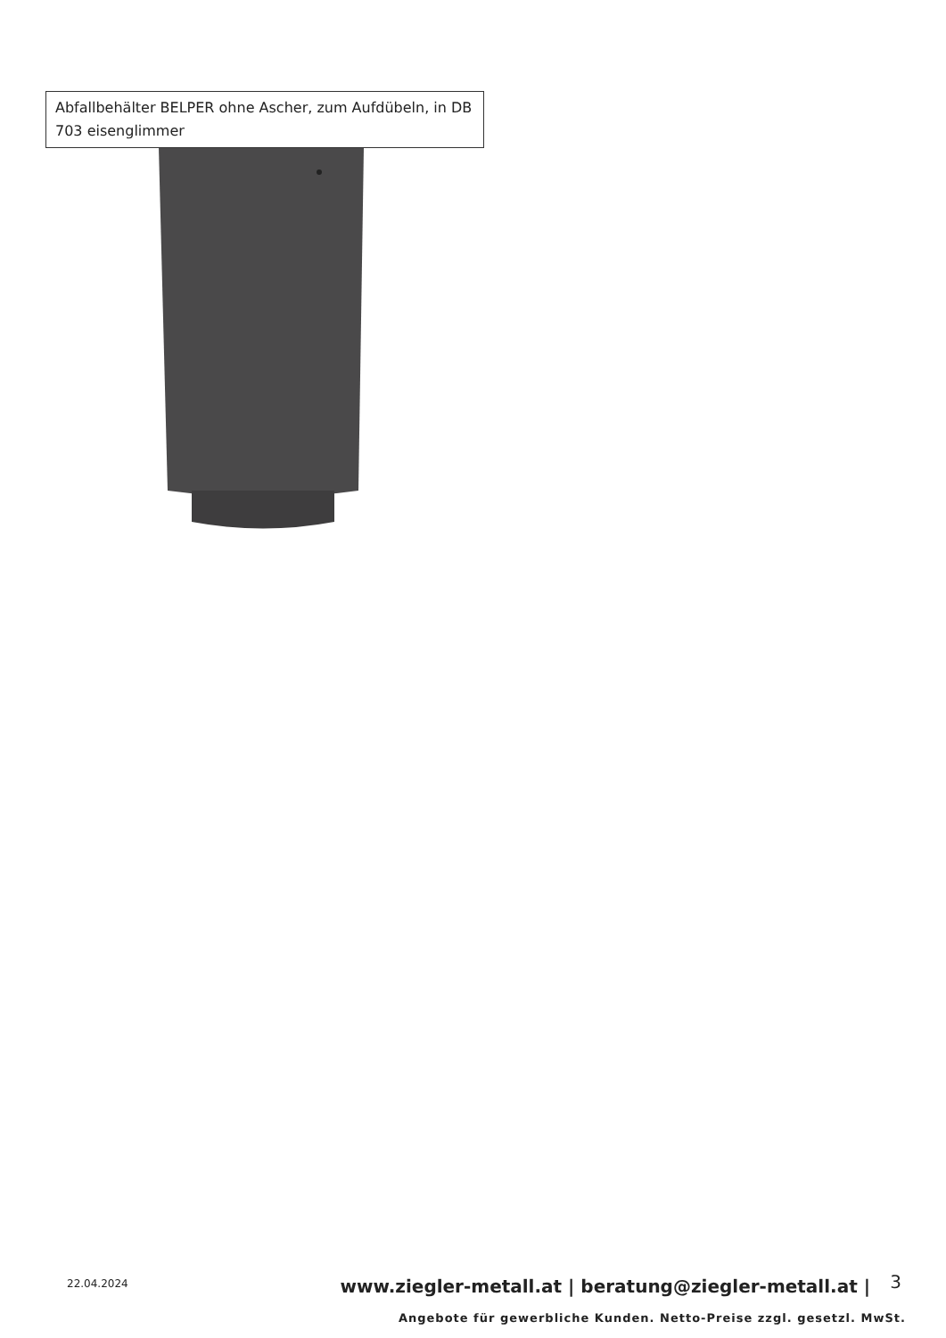Abfallbehälter BELPER ohne Ascher, zum Aufdübeln, in DB 703 eisenglimmer
22.04.2024
www.ziegler-metall.at | beratung@ziegler-metall.at |
3
Angebote für gewerbliche Kunden. Netto-Preise zzgl. gesetzl. MwSt.